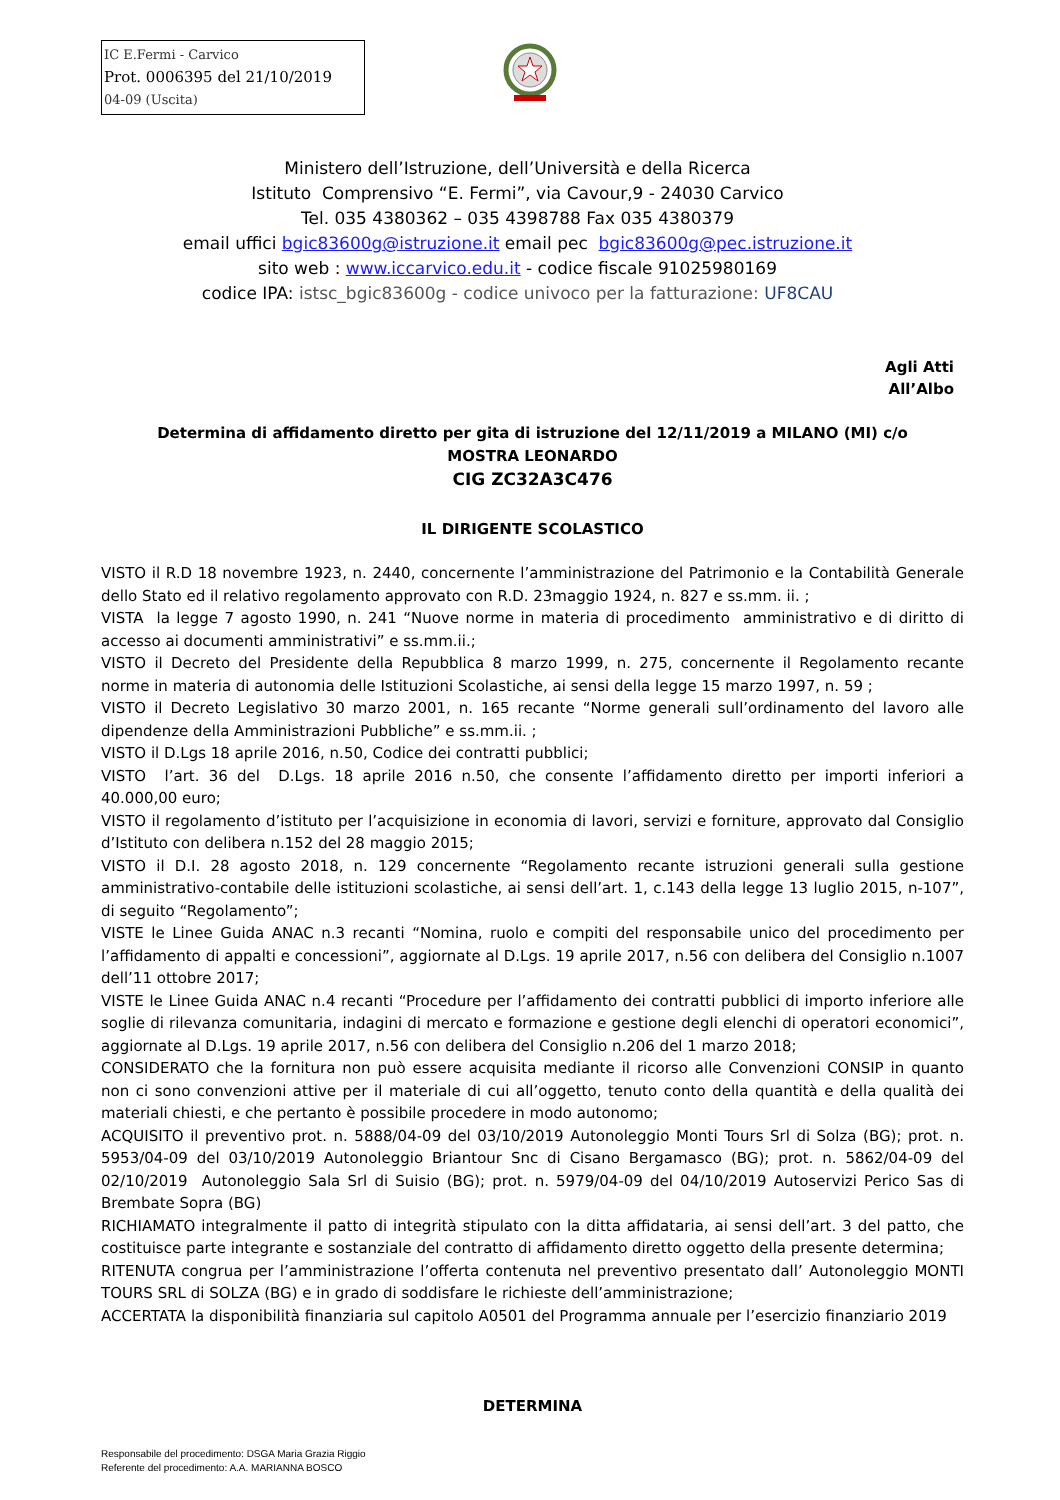IC E.Fermi - Carvico
Prot. 0006395 del 21/10/2019
04-09 (Uscita)
Ministero dell’Istruzione, dell’Università e della Ricerca
Istituto Comprensivo “E. Fermi”, via Cavour,9 - 24030 Carvico
Tel. 035 4380362 – 035 4398788 Fax 035 4380379
email uffici bgic83600g@istruzione.it email pec bgic83600g@pec.istruzione.it
sito web : www.iccarvico.edu.it - codice fiscale 91025980169
codice IPA: istsc_bgic83600g - codice univoco per la fatturazione: UF8CAU
Agli Atti
All’Albo
Determina di affidamento diretto per gita di istruzione del 12/11/2019 a MILANO (MI) c/o
MOSTRA LEONARDO
CIG ZC32A3C476
IL DIRIGENTE SCOLASTICO
VISTO il R.D 18 novembre 1923, n. 2440, concernente l’amministrazione del Patrimonio e la Contabilità Generale dello Stato ed il relativo regolamento approvato con R.D. 23maggio 1924, n. 827 e ss.mm. ii. ;
VISTA la legge 7 agosto 1990, n. 241 “Nuove norme in materia di procedimento amministrativo e di diritto di accesso ai documenti amministrativi” e ss.mm.ii.;
VISTO il Decreto del Presidente della Repubblica 8 marzo 1999, n. 275, concernente il Regolamento recante norme in materia di autonomia delle Istituzioni Scolastiche, ai sensi della legge 15 marzo 1997, n. 59 ;
VISTO il Decreto Legislativo 30 marzo 2001, n. 165 recante “Norme generali sull’ordinamento del lavoro alle dipendenze della Amministrazioni Pubbliche” e ss.mm.ii. ;
VISTO il D.Lgs 18 aprile 2016, n.50, Codice dei contratti pubblici;
VISTO l’art. 36 del D.Lgs. 18 aprile 2016 n.50, che consente l’affidamento diretto per importi inferiori a 40.000,00 euro;
VISTO il regolamento d’istituto per l’acquisizione in economia di lavori, servizi e forniture, approvato dal Consiglio d’Istituto con delibera n.152 del 28 maggio 2015;
VISTO il D.I. 28 agosto 2018, n. 129 concernente “Regolamento recante istruzioni generali sulla gestione amministrativo-contabile delle istituzioni scolastiche, ai sensi dell’art. 1, c.143 della legge 13 luglio 2015, n-107”, di seguito “Regolamento”;
VISTE le Linee Guida ANAC n.3 recanti “Nomina, ruolo e compiti del responsabile unico del procedimento per l’affidamento di appalti e concessioni”, aggiornate al D.Lgs. 19 aprile 2017, n.56 con delibera del Consiglio n.1007 dell’11 ottobre 2017;
VISTE le Linee Guida ANAC n.4 recanti “Procedure per l’affidamento dei contratti pubblici di importo inferiore alle soglie di rilevanza comunitaria, indagini di mercato e formazione e gestione degli elenchi di operatori economici”, aggiornate al D.Lgs. 19 aprile 2017, n.56 con delibera del Consiglio n.206 del 1 marzo 2018;
CONSIDERATO che la fornitura non può essere acquisita mediante il ricorso alle Convenzioni CONSIP in quanto non ci sono convenzioni attive per il materiale di cui all’oggetto, tenuto conto della quantità e della qualità dei materiali chiesti, e che pertanto è possibile procedere in modo autonomo;
ACQUISITO il preventivo prot. n. 5888/04-09 del 03/10/2019 Autonoleggio Monti Tours Srl di Solza (BG); prot. n. 5953/04-09 del 03/10/2019 Autonoleggio Briantour Snc di Cisano Bergamasco (BG); prot. n. 5862/04-09 del 02/10/2019 Autonoleggio Sala Srl di Suisio (BG); prot. n. 5979/04-09 del 04/10/2019 Autoservizi Perico Sas di Brembate Sopra (BG)
RICHIAMATO integralmente il patto di integrità stipulato con la ditta affidataria, ai sensi dell’art. 3 del patto, che costituisce parte integrante e sostanziale del contratto di affidamento diretto oggetto della presente determina;
RITENUTA congrua per l’amministrazione l’offerta contenuta nel preventivo presentato dall’ Autonoleggio MONTI TOURS SRL di SOLZA (BG) e in grado di soddisfare le richieste dell’amministrazione;
ACCERTATA la disponibilità finanziaria sul capitolo A0501 del Programma annuale per l’esercizio finanziario 2019
DETERMINA
Responsabile del procedimento: DSGA Maria Grazia Riggio
Referente del procedimento: A.A. MARIANNA BOSCO